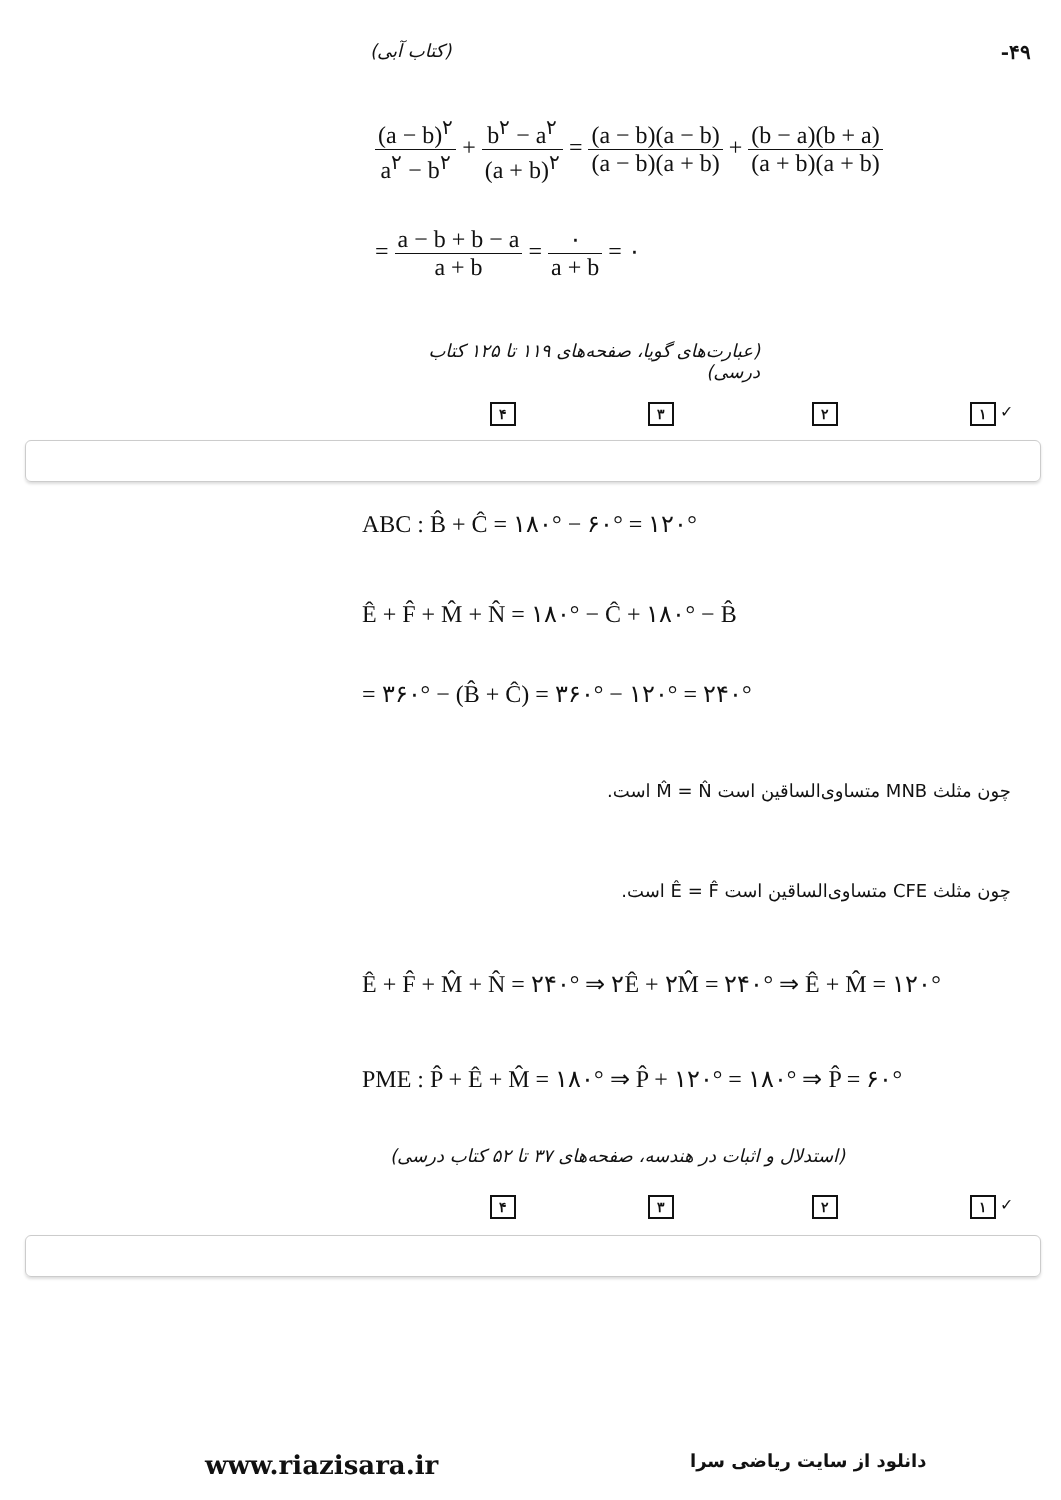(کتاب آبی) -۴۹
(a − b)<sup>۲</sup> a<sup>۲</sup> − b<sup>۲</sup> + b<sup>۲</sup> − a<sup>۲</sup> (a + b)<sup>۲</sup> = (a − b)(a − b) (a − b)(a + b) + (b − a)(b + a) (a + b)(a + b)
= a − b + b − a a + b = ۰ a + b = ۰
(عبارت‌های گویا، صفحه‌های ۱۱۹ تا ۱۲۵ کتاب درسی)
۴ ۳ ۲ ۱ ✓
ABC : B̂ + Ĉ = ۱۸۰° − ۶۰° = ۱۲۰°
Ê + F̂ + M̂ + N̂ = ۱۸۰° − Ĉ + ۱۸۰° − B̂
= ۳۶۰° − (B̂ + Ĉ) = ۳۶۰° − ۱۲۰° = ۲۴۰°
چون مثلث MNB متساوی‌الساقین است M̂ = N̂ است.
چون مثلث CFE متساوی‌الساقین است Ê = F̂ است.
Ê + F̂ + M̂ + N̂ = ۲۴۰° ⇒ ۲Ê + ۲M̂ = ۲۴۰° ⇒ Ê + M̂ = ۱۲۰°
PME : P̂ + Ê + M̂ = ۱۸۰° ⇒ P̂ + ۱۲۰° = ۱۸۰° ⇒ P̂ = ۶۰°
(استدلال و اثبات در هندسه، صفحه‌های ۳۷ تا ۵۲ کتاب درسی)
۴ ۳ ۲ ۱ ✓
www.riazisara.ir دانلود از سایت ریاضی سرا